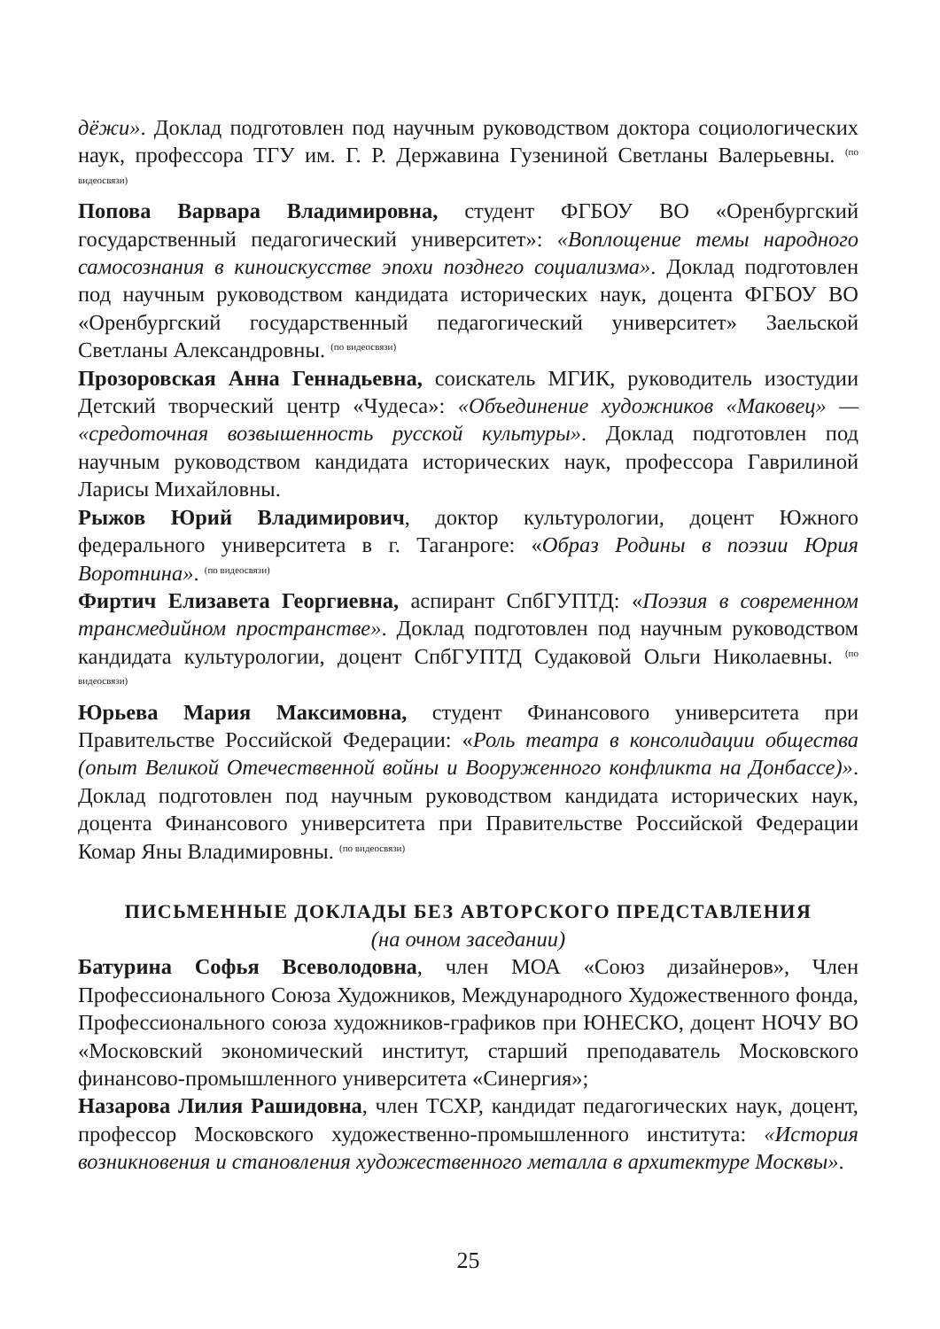дёжи». Доклад подготовлен под научным руководством доктора социологических наук, профессора ТГУ им. Г. Р. Державина Гузениной Светланы Валерьевны. <sup>(по видеосвязи)</sup>
Попова Варвара Владимировна, студент ФГБОУ ВО «Оренбургский государственный педагогический университет»: «Воплощение темы народного самосознания в киноискусстве эпохи позднего социализма». Доклад подготовлен под научным руководством кандидата исторических наук, доцента ФГБОУ ВО «Оренбургский государственный педагогический университет» Заельской Светланы Александровны. <sup>(по видеосвязи)</sup>
Прозоровская Анна Геннадьевна, соискатель МГИК, руководитель изостудии Детский творческий центр «Чудеса»: «Объединение художников «Маковец» — «средоточная возвышенность русской культуры». Доклад подготовлен под научным руководством кандидата исторических наук, профессора Гаврилиной Ларисы Михайловны.
Рыжов Юрий Владимирович, доктор культурологии, доцент Южного федерального университета в г. Таганроге: «Образ Родины в поэзии Юрия Воротнина». <sup>(по видеосвязи)</sup>
Фиртич Елизавета Георгиевна, аспирант СпбГУПТД: «Поэзия в современном трансмедийном пространстве». Доклад подготовлен под научным руководством кандидата культурологии, доцент СпбГУПТД Судаковой Ольги Николаевны. <sup>(по видеосвязи)</sup>
Юрьева Мария Максимовна, студент Финансового университета при Правительстве Российской Федерации: «Роль театра в консолидации общества (опыт Великой Отечественной войны и Вооруженного конфликта на Донбассе)». Доклад подготовлен под научным руководством кандидата исторических наук, доцента Финансового университета при Правительстве Российской Федерации Комар Яны Владимировны. <sup>(по видеосвязи)</sup>
ПИСЬМЕННЫЕ ДОКЛАДЫ БЕЗ АВТОРСКОГО ПРЕДСТАВЛЕНИЯ
(на очном заседании)
Батурина Софья Всеволодовна, член МОА «Союз дизайнеров», Член Профессионального Союза Художников, Международного Художественного фонда, Профессионального союза художников-графиков при ЮНЕСКО, доцент НОЧУ ВО «Московский экономический институт, старший преподаватель Московского финансово-промышленного университета «Синергия»;
Назарова Лилия Рашидовна, член ТСХР, кандидат педагогических наук, доцент, профессор Московского художественно-промышленного института: «История возникновения и становления художественного металла в архитектуре Москвы».
25